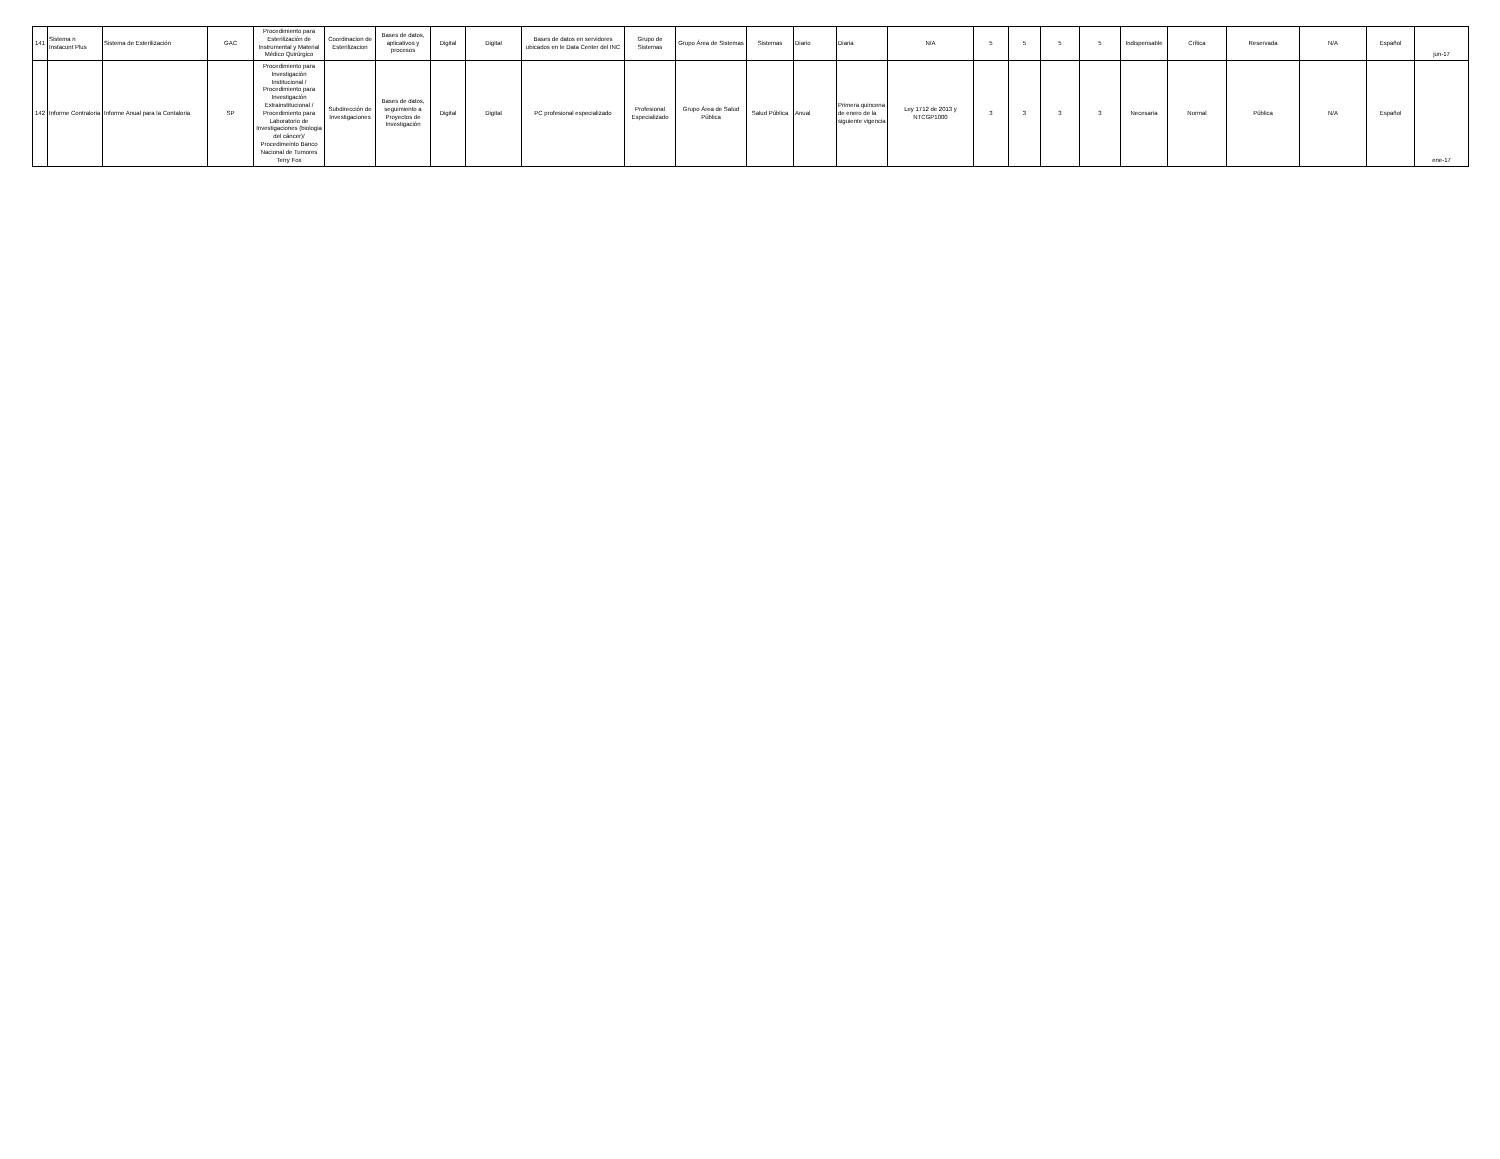| 141 | Sistema n Instacunt Plus | Sistema de Esterilización | GAC | Procedimiento para Esterilización de Instrumental y Material Médico Quirúrgico | Coordinacion de Esterilizacion | Bases de datos, aplicativos y procesos | Digital | Digital | Bases de datos en servidores ubicados en le Data Center del INC | Grupo de Sistemas | Grupo Área de Sistemas | Sistemas | Diario | Diaria | N/A | 5 | 5 | 5 | 5 | Indispensable | Crítica | Reservada | N/A | Español | jun-17 |
| 142 | Informe Contraloria | Informe Anual para la Contaloria | SP | Procedimiento para Investigación Institucional / Procedimiento para Investigación Extrainstitucional / Procedimiento para Laboratorio de Investigaciones (biologia del cáncer)/ Procedimeinto Banco Nacional de Tumores Terry Fox | Subdirección de Investigaciones | Bases de datos, seguimiento a Proyectos de Investigación | Digital | Digital | PC profesional especializado | Profesional Especializado | Grupo Área de Salud Pública | Salud Pública | Anual | Primera quincena de enero de la siguiente vigencia | Ley 1712 de 2013 y NTCGP1000 | 3 | 3 | 3 | 3 | Necesaria | Normal | Pública | N/A | Español | ene-17 |